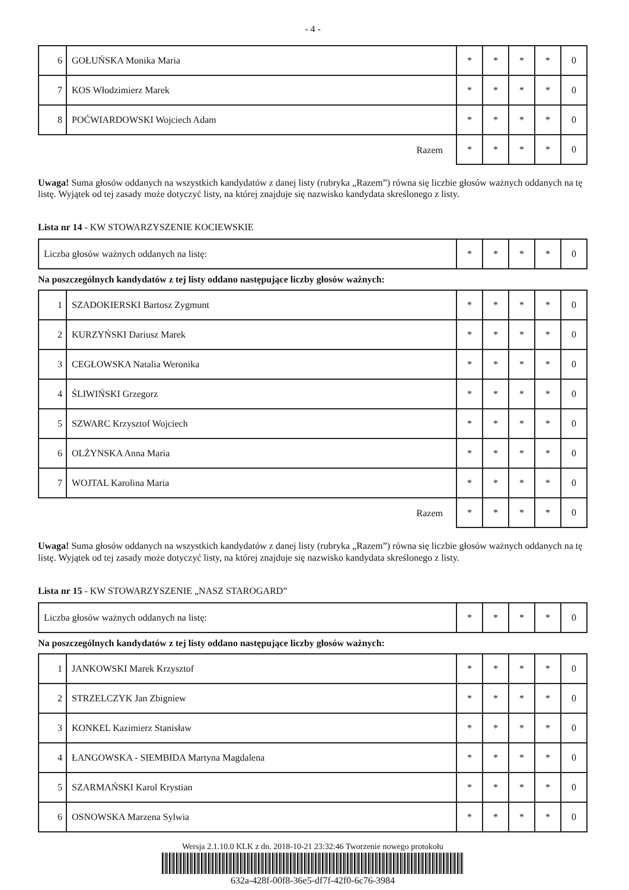- 4 -
| 6 | GOŁUŃSKA Monika Maria | * | * | * | * | 0 |
| 7 | KOS Włodzimierz Marek | * | * | * | * | 0 |
| 8 | POĆWIARDOWSKI Wojciech Adam | * | * | * | * | 0 |
| Razem | | * | * | * | * | 0 |
Uwaga! Suma głosów oddanych na wszystkich kandydatów z danej listy (rubryka „Razem”) równa się liczbie głosów ważnych oddanych na tę listę. Wyjątek od tej zasady może dotyczyć listy, na której znajduje się nazwisko kandydata skreślonego z listy.
Lista nr 14 - KW STOWARZYSZENIE KOCIEWSKIE
| Liczba głosów ważnych oddanych na listę: | * | * | * | * | 0 |
Na poszczególnych kandydatów z tej listy oddano następujące liczby głosów ważnych:
| 1 | SZADOKIERSKI Bartosz Zygmunt | * | * | * | * | 0 |
| 2 | KURZYŃSKI Dariusz Marek | * | * | * | * | 0 |
| 3 | CEGŁOWSKA Natalia Weronika | * | * | * | * | 0 |
| 4 | ŚLIWIŃSKI Grzegorz | * | * | * | * | 0 |
| 5 | SZWARC Krzysztof Wojciech | * | * | * | * | 0 |
| 6 | OLŻYNSKA Anna Maria | * | * | * | * | 0 |
| 7 | WOJTAL Karolina Maria | * | * | * | * | 0 |
| Razem | | * | * | * | * | 0 |
Uwaga! Suma głosów oddanych na wszystkich kandydatów z danej listy (rubryka „Razem”) równa się liczbie głosów ważnych oddanych na tę listę. Wyjątek od tej zasady może dotyczyć listy, na której znajduje się nazwisko kandydata skreślonego z listy.
Lista nr 15 - KW STOWARZYSZENIE „NASZ STAROGARD”
| Liczba głosów ważnych oddanych na listę: | * | * | * | * | 0 |
Na poszczególnych kandydatów z tej listy oddano następujące liczby głosów ważnych:
| 1 | JANKOWSKI Marek Krzysztof | * | * | * | * | 0 |
| 2 | STRZELCZYK Jan Zbigniew | * | * | * | * | 0 |
| 3 | KONKEL Kazimierz Stanisław | * | * | * | * | 0 |
| 4 | ŁANGOWSKA - SIEMBIDA Martyna Magdalena | * | * | * | * | 0 |
| 5 | SZARMAŃSKI Karol Krystian | * | * | * | * | 0 |
| 6 | OSNOWSKA Marzena Sylwia | * | * | * | * | 0 |
Wersja 2.1.10.0 KLK z dn. 2018-10-21 23:32:46 Tworzenie nowego protokołu
632a-428f-00f8-36e5-df7f-42f0-6c76-3984